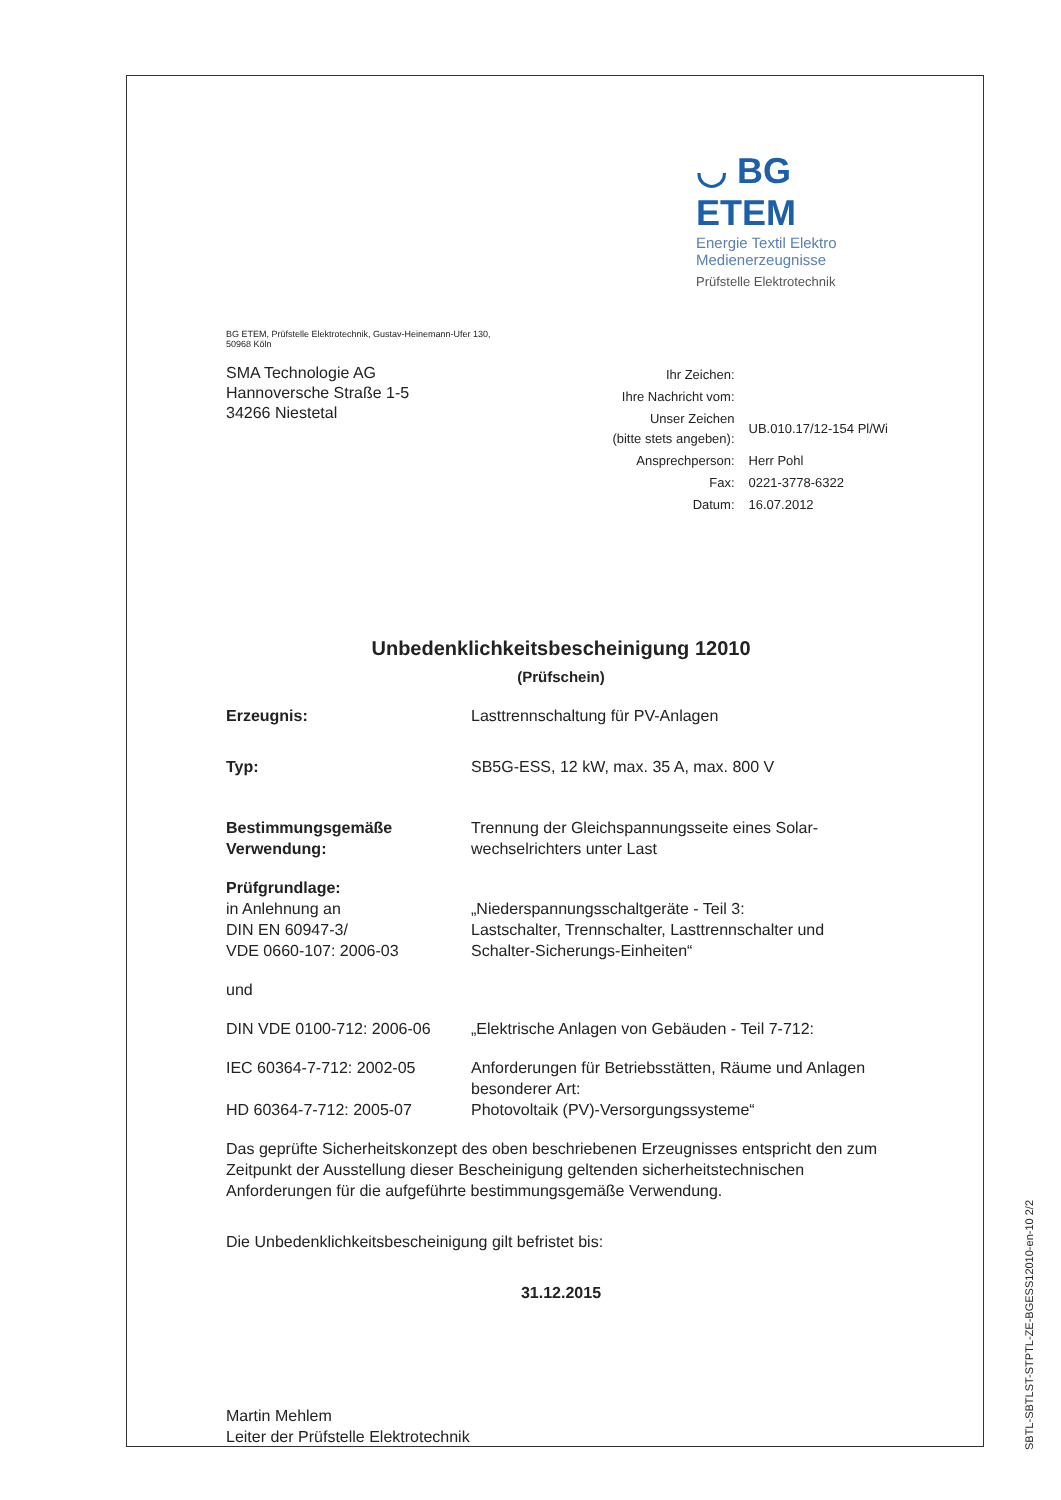◡ BG ETEM
Energie Textil Elektro
Medienerzeugnisse
Prüfstelle Elektrotechnik
BG ETEM, Prüfstelle Elektrotechnik, Gustav-Heinemann-Ufer 130,
50968 Köln
SMA Technologie AG
Hannoversche Straße 1-5
34266 Niestetal
| Ihr Zeichen: | |
| Ihre Nachricht vom: | |
| Unser Zeichen (bitte stets angeben): | UB.010.17/12-154 Pl/Wi |
| Ansprechperson: | Herr Pohl |
| Fax: | 0221-3778-6322 |
| Datum: | 16.07.2012 |
Unbedenklichkeitsbescheinigung 12010
(Prüfschein)
Erzeugnis: Lasttrennschaltung für PV-Anlagen
Typ: SB5G-ESS, 12 kW, max. 35 A, max. 800 V
Bestimmungsgemäße Verwendung:
Trennung der Gleichspannungsseite eines Solar-
wechselrichters unter Last
Prüfgrundlage:
in Anlehnung an
DIN EN 60947-3/
VDE 0660-107: 2006-03
„Niederspannungsschaltgeräte - Teil 3:
Lastschalter, Trennschalter, Lasttrennschalter und
Schalter-Sicherungs-Einheiten“
und
DIN VDE 0100-712: 2006-06 „Elektrische Anlagen von Gebäuden - Teil 7-712:
IEC 60364-7-712: 2002-05
HD 60364-7-712: 2005-07
Anforderungen für Betriebsstätten, Räume und Anlagen
besonderer Art:
Photovoltaik (PV)-Versorgungssysteme“
Das geprüfte Sicherheitskonzept des oben beschriebenen Erzeugnisses entspricht den zum Zeitpunkt der Ausstellung dieser Bescheinigung geltenden sicherheitstechnischen Anforderungen für die aufgeführte bestimmungsgemäße Verwendung.
Die Unbedenklichkeitsbescheinigung gilt befristet bis:
31.12.2015
Martin Mehlem
Leiter der Prüfstelle Elektrotechnik
SBTL-SBTLST-STPTL-ZE-BGESS12010-en-10 2/2